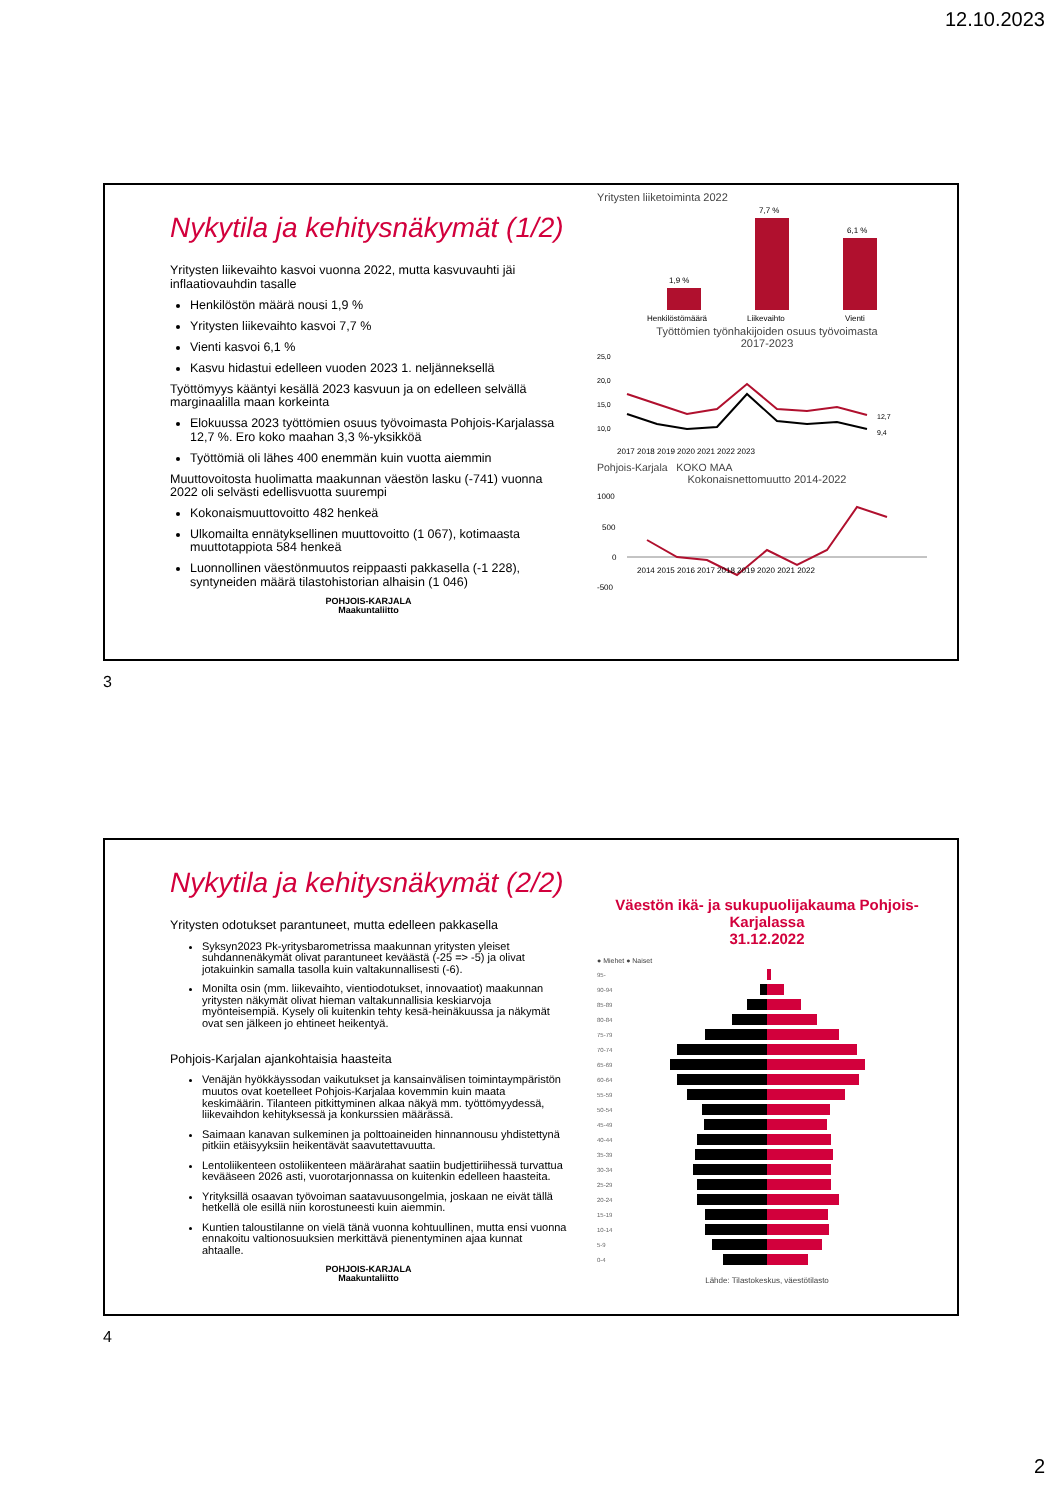12.10.2023
Nykytila ja kehitysnäkymät (1/2)
Yritysten liikevaihto kasvoi vuonna 2022, mutta kasvuvauhti jäi inflaatiovauhdin tasalle
Henkilöstön määrä nousi 1,9 %
Yritysten liikevaihto kasvoi 7,7 %
Vienti kasvoi 6,1 %
Kasvu hidastui edelleen vuoden 2023 1. neljänneksellä
Työttömyys kääntyi kesällä 2023 kasvuun ja on edelleen selvällä marginaalilla maan korkeinta
Elokuussa 2023 työttömien osuus työvoimasta Pohjois-Karjalassa 12,7 %. Ero koko maahan 3,3 %-yksikköä
Työttömiä oli lähes 400 enemmän kuin vuotta aiemmin
Muuttovoitosta huolimatta maakunnan väestön lasku (-741) vuonna 2022 oli selvästi edellisvuotta suurempi
Kokonaismuuttovoitto 482 henkeä
Ulkomailta ennätyksellinen muuttovoitto (1 067), kotimaasta muuttotappiota 584 henkeä
Luonnollinen väestönmuutos reippaasti pakkasella (-1 228), syntyneiden määrä tilastohistorian alhaisin (1 046)
POHJOIS-KARJALA
Maakuntaliitto
Yritysten liiketoiminta 2022
1,9 %
7,7 %
6,1 %
Henkilöstömäärä
Liikevaihto
Vienti
Työttömien työnhakijoiden osuus työvoimasta
2017-2023
25,0
20,0
15,0
10,0
12,7
9,4
2017 2018 2019 2020 2021 2022 2023
Pohjois-Karjala KOKO MAA
Kokonaisnettomuutto 2014-2022
1000
500
0
-500
2014 2015 2016 2017 2018 2019 2020 2021 2022
3
Nykytila ja kehitysnäkymät (2/2)
Yritysten odotukset parantuneet, mutta edelleen pakkasella
Syksyn2023 Pk-yritysbarometrissa maakunnan yritysten yleiset suhdannenäkymät olivat parantuneet keväästä (-25 => -5) ja olivat jotakuinkin samalla tasolla kuin valtakunnallisesti (-6).
Monilta osin (mm. liikevaihto, vientiodotukset, innovaatiot) maakunnan yritysten näkymät olivat hieman valtakunnallisia keskiarvoja myönteisempiä. Kysely oli kuitenkin tehty kesä-heinäkuussa ja näkymät ovat sen jälkeen jo ehtineet heikentyä.
Pohjois-Karjalan ajankohtaisia haasteita
Venäjän hyökkäyssodan vaikutukset ja kansainvälisen toimintaympäristön muutos ovat koetelleet Pohjois-Karjalaa kovemmin kuin maata keskimäärin. Tilanteen pitkittyminen alkaa näkyä mm. työttömyydessä, liikevaihdon kehityksessä ja konkurssien määrässä.
Saimaan kanavan sulkeminen ja polttoaineiden hinnannousu yhdistettynä pitkiin etäisyyksiin heikentävät saavutettavuutta.
Lentoliikenteen ostoliikenteen määrärahat saatiin budjettiriihessä turvattua kevääseen 2026 asti, vuorotarjonnassa on kuitenkin edelleen haasteita.
Yrityksillä osaavan työvoiman saatavuusongelmia, joskaan ne eivät tällä hetkellä ole esillä niin korostuneesti kuin aiemmin.
Kuntien taloustilanne on vielä tänä vuonna kohtuullinen, mutta ensi vuonna ennakoitu valtionosuuksien merkittävä pienentyminen ajaa kunnat ahtaalle.
POHJOIS-KARJALA
Maakuntaliitto
Väestön ikä- ja sukupuolijakauma Pohjois-Karjalassa
31.12.2022
● Miehet ● Naiset
95-
90-94
85-89
80-84
75-79
70-74
65-69
60-64
55-59
50-54
45-49
40-44
35-39
30-34
25-29
20-24
15-19
10-14
5-9
0-4
Lähde: Tilastokeskus, väestötilasto
4
2